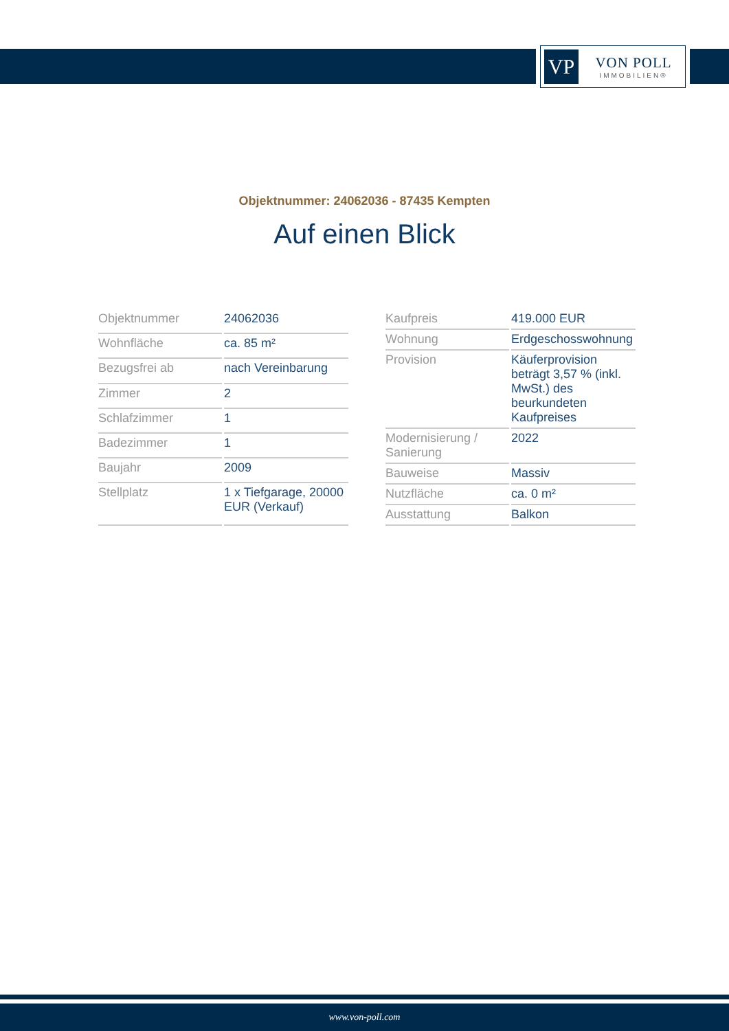VP
VON POLL
IMMOBILIEN®
Objektnummer: 24062036 - 87435 Kempten
Auf einen Blick
| Objektnummer | 24062036 |
| Wohnfläche | ca. 85 m² |
| Bezugsfrei ab | nach Vereinbarung |
| Zimmer | 2 |
| Schlafzimmer | 1 |
| Badezimmer | 1 |
| Baujahr | 2009 |
| Stellplatz | 1 x Tiefgarage, 20000 EUR (Verkauf) |
| Kaufpreis | 419.000 EUR |
| Wohnung | Erdgeschosswohnung |
| Provision | Käuferprovision beträgt 3,57 % (inkl. MwSt.) des beurkundeten Kaufpreises |
| Modernisierung / Sanierung | 2022 |
| Bauweise | Massiv |
| Nutzfläche | ca. 0 m² |
| Ausstattung | Balkon |
www.von-poll.com